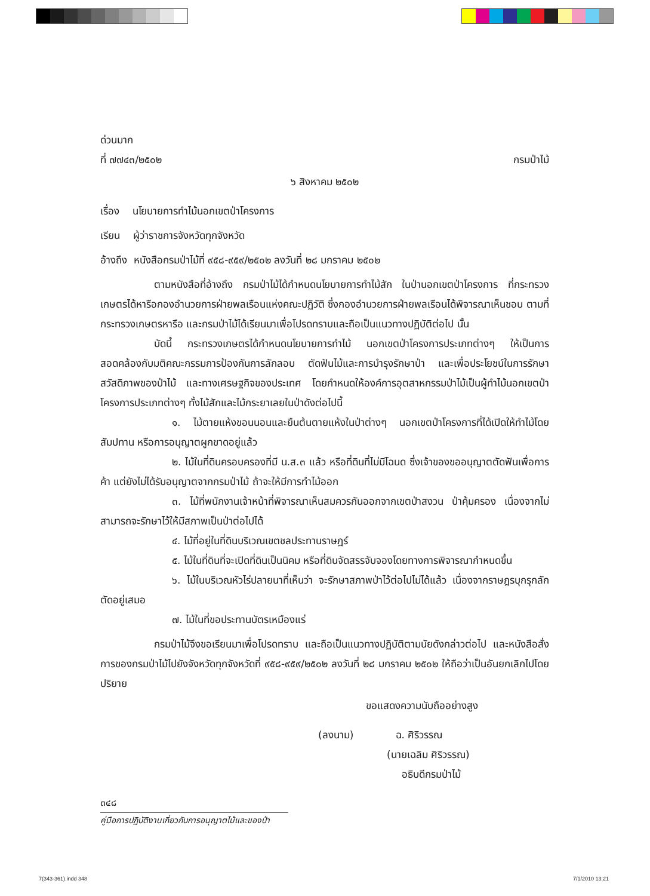ด่วนมาก
ที่ ๗๗๔๓/๒๕๐๒ กรมป่าไม้
๖ สิงหาคม ๒๕๐๒
เรื่อง นโยบายการทำไม้นอกเขตป่าโครงการ
เรียน ผู้ว่าราชการจังหวัดทุกจังหวัด
อ้างถึง หนังสือกรมป่าไม้ที่ ๙๕๘-๙๕๙/๒๕๐๒ ลงวันที่ ๒๘ มกราคม ๒๕๐๒
ตามหนังสือที่อ้างถึง กรมป่าไม้ได้กำหนดนโยบายการทำไม้สัก ในป่านอกเขตป่าโครงการ ที่กระทรวงเกษตรได้หารือกองอำนวยการฝ่ายพลเรือนแห่งคณะปฏิวัติ ซึ่งกองอำนวยการฝ่ายพลเรือนได้พิจารณาเห็นชอบ ตามที่กระทรวงเกษตรหารือ และกรมป่าไม้ได้เรียนมาเพื่อโปรดทราบและถือเป็นแนวทางปฏิบัติต่อไป นั้น
บัดนี้ กระทรวงเกษตรได้กำหนดนโยบายการทำไม้ นอกเขตป่าโครงการประเภทต่างๆ ให้เป็นการสอดคล้องกับมติคณะกรรมการป้องกันการลักลอบ ตัดฟันไม้และการบำรุงรักษาป่า และเพื่อประโยชน์ในการรักษาสวัสดิภาพของป่าไม้ และทางเศรษฐกิจของประเทศ โดยกำหนดให้องค์การอุตสาหกรรมป่าไม้เป็นผู้ทำไม้นอกเขตป่าโครงการประเภทต่างๆ ทั้งไม้สักและไม้กระยาเลยในป่าดังต่อไปนี้
๑. ไม้ตายแห้งขอนนอนและยืนต้นตายแห้งในป่าต่างๆ นอกเขตป่าโครงการที่ได้เปิดให้ทำไม้โดยสัมปทาน หรือการอนุญาตผูกขาดอยู่แล้ว
๒. ไม้ในที่ดินครอบครองที่มี น.ส.๓ แล้ว หรือที่ดินที่ไม่มีโฉนด ซึ่งเจ้าของขออนุญาตตัดฟันเพื่อการค้า แต่ยังไม่ได้รับอนุญาตจากกรมป่าไม้ ถ้าจะให้มีการทำไม้ออก
๓. ไม้ที่พนักงานเจ้าหน้าที่พิจารณาเห็นสมควรกันออกจากเขตป่าสงวน ป่าคุ้มครอง เนื่องจากไม่สามารถจะรักษาไว้ให้มีสภาพเป็นป่าต่อไปได้
๔. ไม้ที่อยู่ในที่ดินบริเวณเขตชลประทานราษฎร์
๕. ไม้ในที่ดินที่จะเปิดที่ดินเป็นนิคม หรือที่ดินจัดสรรจับจองโดยทางการพิจารณากำหนดขึ้น
๖. ไม้ในบริเวณหัวไร่ปลายนาที่เห็นว่า จะรักษาสภาพป่าไว้ต่อไปไม่ได้แล้ว เนื่องจากราษฎรบุกรุกลักตัดอยู่เสมอ
๗. ไม้ในที่ขอประทานบัตรเหมืองแร่
กรมป่าไม้จึงขอเรียนมาเพื่อโปรดทราบ และถือเป็นแนวทางปฏิบัติตามนัยดังกล่าวต่อไป และหนังสือสั่งการของกรมป่าไม้ไปยังจังหวัดทุกจังหวัดที่ ๙๕๘-๙๕๙/๒๕๐๒ ลงวันที่ ๒๘ มกราคม ๒๕๐๒ ให้ถือว่าเป็นอันยกเลิกไปโดยปริยาย
ขอแสดงความนับถืออย่างสูง
(ลงนาม) ฉ. ศิริวรรณ
(นายเฉลิม ศิริวรรณ)
อธิบดีกรมป่าไม้
๓๔๘
คู่มือการปฏิบัติงานเกี่ยวกับการอนุญาตไม้และของป่า
7(343-361).indd 348 7/1/2010 13:21